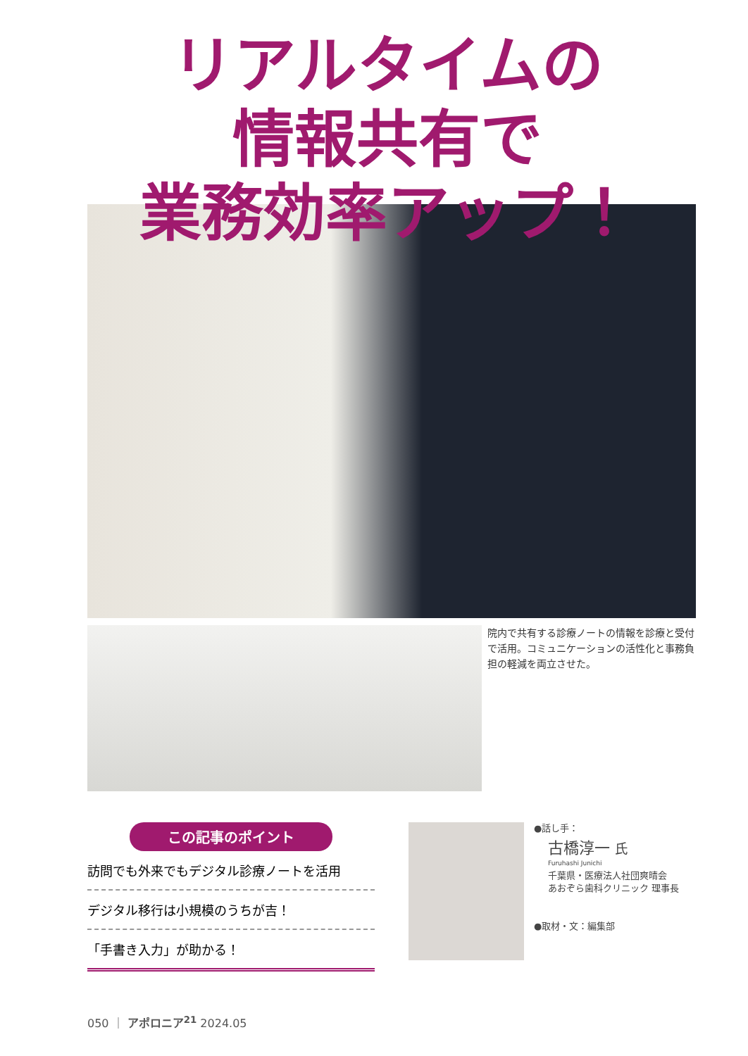リアルタイムの
情報共有で
業務効率アップ！
院内で共有する診療ノートの情報を診療と受付で活用。コミュニケーションの活性化と事務負担の軽減を両立させた。
この記事のポイント
訪問でも外来でもデジタル診療ノートを活用
デジタル移行は小規模のうちが吉！
「手書き入力」が助かる！
●話し手：
古橋淳一 氏
Furuhashi Junichi
千葉県・医療法人社団爽晴会
あおぞら歯科クリニック 理事長
●取材・文：編集部
050 ｜ アポロニア<sup>21</sup> 2024.05